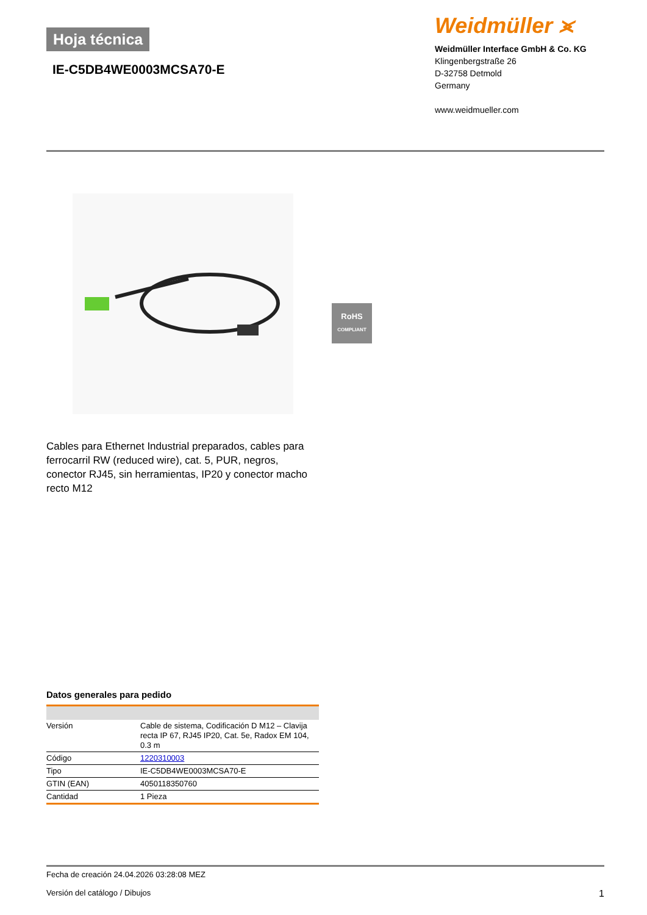Hoja técnica
IE-C5DB4WE0003MCSA70-E
Weidmüller ⪤
Weidmüller Interface GmbH & Co. KG
Klingenbergstraße 26
D-32758 Detmold
Germany
www.weidmueller.com
RoHS
COMPLIANT
Cables para Ethernet Industrial preparados, cables para ferrocarril RW (reduced wire), cat. 5, PUR, negros, conector RJ45, sin herramientas, IP20 y conector macho recto M12
Datos generales para pedido
| Versión | Cable de sistema, Codificación D M12 – Clavija recta IP 67, RJ45 IP20, Cat. 5e, Radox EM 104, 0.3 m |
| Código | 1220310003 |
| Tipo | IE-C5DB4WE0003MCSA70-E |
| GTIN (EAN) | 4050118350760 |
| Cantidad | 1 Pieza |
Fecha de creación 24.04.2026 03:28:08 MEZ
Versión del catálogo / Dibujos 1